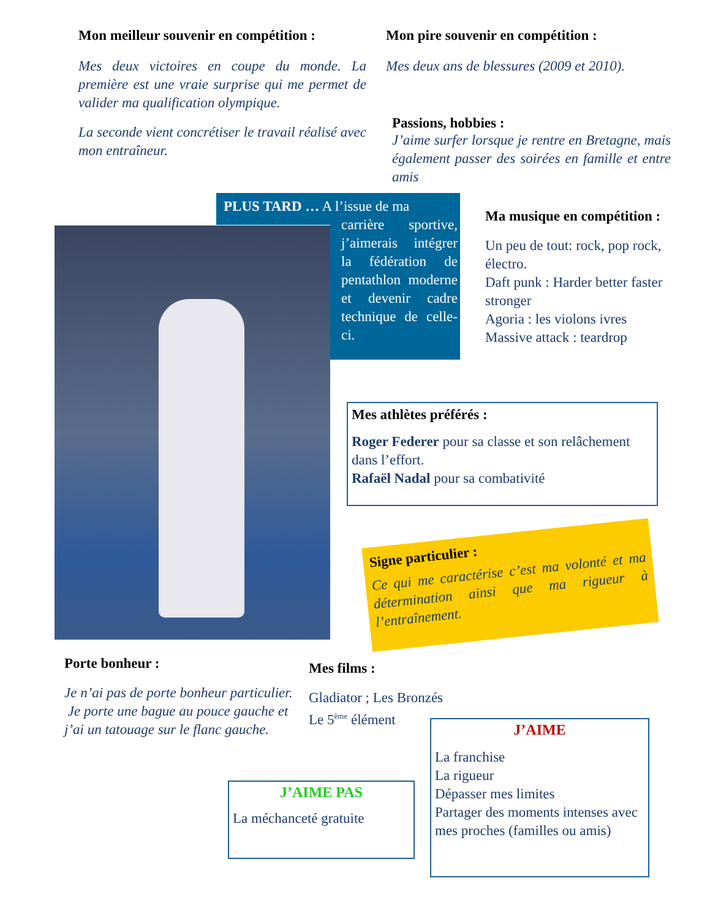Mon meilleur souvenir en compétition :
Mes deux victoires en coupe du monde. La première est une vraie surprise qui me permet de valider ma qualification olympique.
La seconde vient concrétiser le travail réalisé avec mon entraîneur.
Mon pire souvenir en compétition :
Mes deux ans de blessures (2009 et 2010).
Passions, hobbies :
J’aime surfer lorsque je rentre en Bretagne, mais également passer des soirées en famille et entre amis
PLUS TARD … A l’issue de ma
carrière sportive, j’aimerais intégrer la fédération de pentathlon moderne et devenir cadre technique de celle-ci.
Ma musique en compétition :
Un peu de tout: rock, pop rock, électro.
Daft punk : Harder better faster stronger
Agoria : les violons ivres
Massive attack : teardrop
Mes athlètes préférés :
Roger Federer pour sa classe et son relâchement dans l’effort.
Rafaël Nadal pour sa combativité
Signe particulier :
Ce qui me caractérise c’est ma volonté et ma détermination ainsi que ma rigueur à l’entraînement.
Porte bonheur :
Je n’ai pas de porte bonheur particulier.
Je porte une bague au pouce gauche et j’ai un tatouage sur le flanc gauche.
Mes films :
Gladiator ; Les Bronzés
Le 5<sup>ème</sup> élément
J’AIME
La franchise
La rigueur
Dépasser mes limites
Partager des moments intenses avec mes proches (familles ou amis)
J’AIME PAS
La méchanceté gratuite